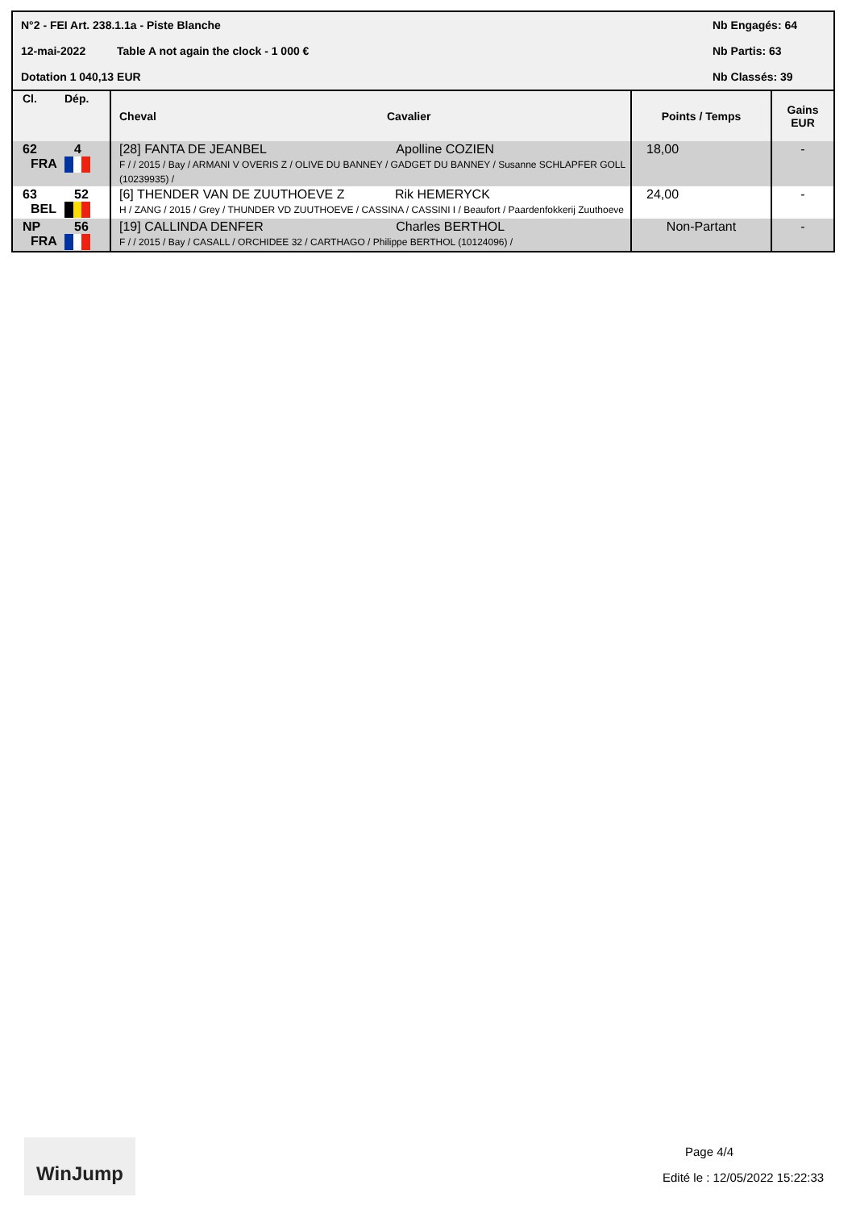N°2 - FEI Art. 238.1.1a - Piste Blanche
Nb Engagés: 64
12-mai-2022 Table A not again the clock - 1 000 €
Nb Partis: 63
Dotation 1 040,13 EUR Nb Classés: 39
| Cl. | Dép. | Cheval | Cavalier | Points / Temps | Gains EUR |
| --- | --- | --- | --- | --- | --- |
| 62 FRA | 4 | [28] FANTA DE JEANBEL Apolline COZIEN F / / 2015 / Bay / ARMANI V OVERIS Z / OLIVE DU BANNEY / GADGET DU BANNEY / Susanne SCHLAPFER GOLL (10239935) / | | 18,00 | - |
| 63 BEL | 52 | [6] THENDER VAN DE ZUUTHOEVE Z Rik HEMERYCK H / ZANG / 2015 / Grey / THUNDER VD ZUUTHOEVE / CASSINA / CASSINI I / Beaufort / Paardenfokkerij Zuuthoeve | | 24,00 | - |
| NP FRA | 56 | [19] CALLINDA DENFER Charles BERTHOL F / / 2015 / Bay / CASALL / ORCHIDEE 32 / CARTHAGO / Philippe BERTHOL (10124096) / | | Non-Partant | - |
WinJump
Page 4/4
Edité le : 12/05/2022 15:22:33